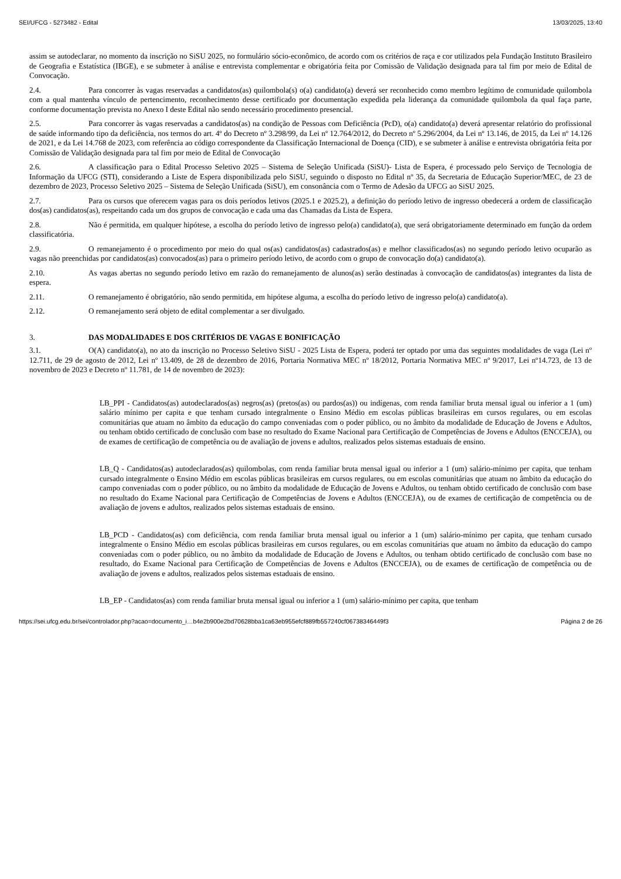SEI/UFCG - 5273482 - Edital 13/03/2025, 13:40
assim se autodeclarar, no momento da inscrição no SiSU 2025, no formulário sócio-econômico, de acordo com os critérios de raça e cor utilizados pela Fundação Instituto Brasileiro de Geografia e Estatística (IBGE), e se submeter à análise e entrevista complementar e obrigatória feita por Comissão de Validação designada para tal fim por meio de Edital de Convocação.
2.4. Para concorrer às vagas reservadas a candidatos(as) quilombola(s) o(a) candidato(a) deverá ser reconhecido como membro legítimo de comunidade quilombola com a qual mantenha vínculo de pertencimento, reconhecimento desse certificado por documentação expedida pela liderança da comunidade quilombola da qual faça parte, conforme documentação prevista no Anexo I deste Edital não sendo necessário procedimento presencial.
2.5. Para concorrer às vagas reservadas a candidatos(as) na condição de Pessoas com Deficiência (PcD), o(a) candidato(a) deverá apresentar relatório do profissional de saúde informando tipo da deficiência, nos termos do art. 4º do Decreto nº 3.298/99, da Lei nº 12.764/2012, do Decreto nº 5.296/2004, da Lei nº 13.146, de 2015, da Lei nº 14.126 de 2021, e da Lei 14.768 de 2023, com referência ao código correspondente da Classificação Internacional de Doença (CID), e se submeter à análise e entrevista obrigatória feita por Comissão de Validação designada para tal fim por meio de Edital de Convocação
2.6. A classificação para o Edital Processo Seletivo 2025 – Sistema de Seleção Unificada (SiSU)- Lista de Espera, é processado pelo Serviço de Tecnologia de Informação da UFCG (STI), considerando a Liste de Espera disponibilizada pelo SiSU, seguindo o disposto no Edital nº 35, da Secretaria de Educação Superior/MEC, de 23 de dezembro de 2023, Processo Seletivo 2025 – Sistema de Seleção Unificada (SiSU), em consonância com o Termo de Adesão da UFCG ao SiSU 2025.
2.7. Para os cursos que oferecem vagas para os dois períodos letivos (2025.1 e 2025.2), a definição do período letivo de ingresso obedecerá a ordem de classificação dos(as) candidatos(as), respeitando cada um dos grupos de convocação e cada uma das Chamadas da Lista de Espera.
2.8. Não é permitida, em qualquer hipótese, a escolha do período letivo de ingresso pelo(a) candidato(a), que será obrigatoriamente determinado em função da ordem classificatória.
2.9. O remanejamento é o procedimento por meio do qual os(as) candidatos(as) cadastrados(as) e melhor classificados(as) no segundo período letivo ocuparão as vagas não preenchidas por candidatos(as) convocados(as) para o primeiro período letivo, de acordo com o grupo de convocação do(a) candidato(a).
2.10. As vagas abertas no segundo período letivo em razão do remanejamento de alunos(as) serão destinadas à convocação de candidatos(as) integrantes da lista de espera.
2.11. O remanejamento é obrigatório, não sendo permitida, em hipótese alguma, a escolha do período letivo de ingresso pelo(a) candidato(a).
2.12. O remanejamento será objeto de edital complementar a ser divulgado.
3. DAS MODALIDADES E DOS CRITÉRIOS DE VAGAS E BONIFICAÇÃO
3.1. O(A) candidato(a), no ato da inscrição no Processo Seletivo SiSU - 2025 Lista de Espera, poderá ter optado por uma das seguintes modalidades de vaga (Lei nº 12.711, de 29 de agosto de 2012, Lei nº 13.409, de 28 de dezembro de 2016, Portaria Normativa MEC nº 18/2012, Portaria Normativa MEC nº 9/2017, Lei nº14.723, de 13 de novembro de 2023 e Decreto nº 11.781, de 14 de novembro de 2023):
LB_PPI - Candidatos(as) autodeclarados(as) negros(as) (pretos(as) ou pardos(as)) ou indígenas, com renda familiar bruta mensal igual ou inferior a 1 (um) salário mínimo per capita e que tenham cursado integralmente o Ensino Médio em escolas públicas brasileiras em cursos regulares, ou em escolas comunitárias que atuam no âmbito da educação do campo conveniadas com o poder público, ou no âmbito da modalidade de Educação de Jovens e Adultos, ou tenham obtido certificado de conclusão com base no resultado do Exame Nacional para Certificação de Competências de Jovens e Adultos (ENCCEJA), ou de exames de certificação de competência ou de avaliação de jovens e adultos, realizados pelos sistemas estaduais de ensino.
LB_Q - Candidatos(as) autodeclarados(as) quilombolas, com renda familiar bruta mensal igual ou inferior a 1 (um) salário-mínimo per capita, que tenham cursado integralmente o Ensino Médio em escolas públicas brasileiras em cursos regulares, ou em escolas comunitárias que atuam no âmbito da educação do campo conveniadas com o poder público, ou no âmbito da modalidade de Educação de Jovens e Adultos, ou tenham obtido certificado de conclusão com base no resultado do Exame Nacional para Certificação de Competências de Jovens e Adultos (ENCCEJA), ou de exames de certificação de competência ou de avaliação de jovens e adultos, realizados pelos sistemas estaduais de ensino.
LB_PCD - Candidatos(as) com deficiência, com renda familiar bruta mensal igual ou inferior a 1 (um) salário-mínimo per capita, que tenham cursado integralmente o Ensino Médio em escolas públicas brasileiras em cursos regulares, ou em escolas comunitárias que atuam no âmbito da educação do campo conveniadas com o poder público, ou no âmbito da modalidade de Educação de Jovens e Adultos, ou tenham obtido certificado de conclusão com base no resultado, do Exame Nacional para Certificação de Competências de Jovens e Adultos (ENCCEJA), ou de exames de certificação de competência ou de avaliação de jovens e adultos, realizados pelos sistemas estaduais de ensino.
LB_EP - Candidatos(as) com renda familiar bruta mensal igual ou inferior a 1 (um) salário-mínimo per capita, que tenham
https://sei.ufcg.edu.br/sei/controlador.php?acao=documento_i…b4e2b900e2bd70628bba1ca63eb955efcf889fb557240cf06738346449f3 Página 2 de 26